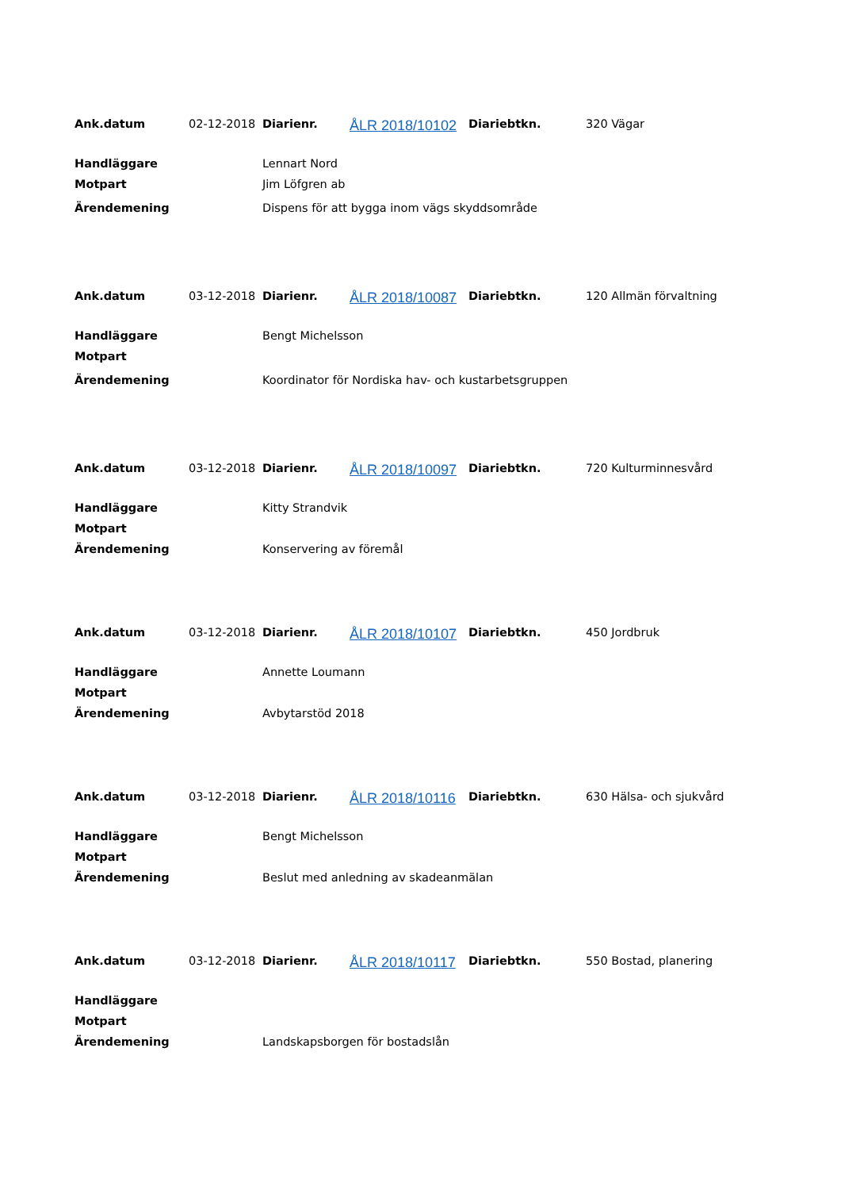| Ank.datum | 02-12-2018 | Diarienr. | ÅLR 2018/10102 | Diariebtkn. | 320 Vägar |
| Handläggare | | Lennart Nord | | | |
| Motpart | | Jim Löfgren ab | | | |
| Ärendemening | | Dispens för att bygga inom vägs skyddsområde | | | |
| Ank.datum | 03-12-2018 | Diarienr. | ÅLR 2018/10087 | Diariebtkn. | 120 Allmän förvaltning |
| Handläggare | | Bengt Michelsson | | | |
| Motpart | | | | | |
| Ärendemening | | Koordinator för Nordiska hav- och kustarbetsgruppen | | | |
| Ank.datum | 03-12-2018 | Diarienr. | ÅLR 2018/10097 | Diariebtkn. | 720 Kulturminnesvård |
| Handläggare | | Kitty Strandvik | | | |
| Motpart | | | | | |
| Ärendemening | | Konservering av föremål | | | |
| Ank.datum | 03-12-2018 | Diarienr. | ÅLR 2018/10107 | Diariebtkn. | 450 Jordbruk |
| Handläggare | | Annette Loumann | | | |
| Motpart | | | | | |
| Ärendemening | | Avbytarstöd 2018 | | | |
| Ank.datum | 03-12-2018 | Diarienr. | ÅLR 2018/10116 | Diariebtkn. | 630 Hälsa- och sjukvård |
| Handläggare | | Bengt Michelsson | | | |
| Motpart | | | | | |
| Ärendemening | | Beslut med anledning av skadeanmälan | | | |
| Ank.datum | 03-12-2018 | Diarienr. | ÅLR 2018/10117 | Diariebtkn. | 550 Bostad, planering |
| Handläggare | | | | | |
| Motpart | | | | | |
| Ärendemening | | Landskapsborgen för bostadslån | | | |